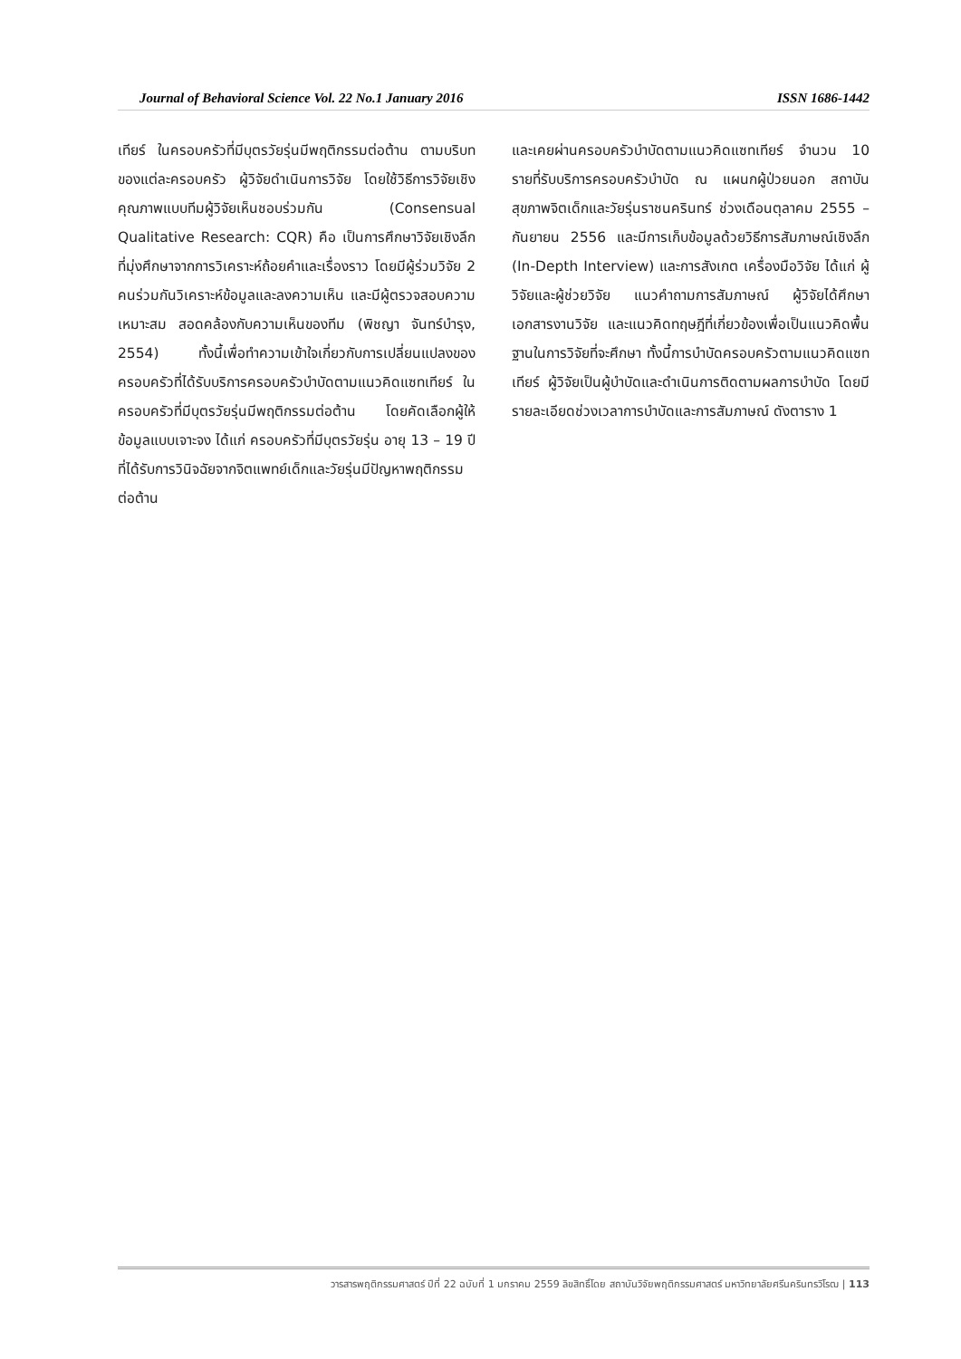Journal of Behavioral Science Vol. 22 No.1 January 2016 ISSN 1686-1442
เทียร์ ในครอบครัวที่มีบุตรวัยรุ่นมีพฤติกรรมต่อต้าน ตามบริบทของแต่ละครอบครัว ผู้วิจัยดำเนินการวิจัย โดยใช้วิธีการวิจัยเชิงคุณภาพแบบทีมผู้วิจัยเห็นชอบร่วมกัน (Consensual Qualitative Research: CQR) คือ เป็นการศึกษาวิจัยเชิงลึก ที่มุ่งศึกษาจากการวิเคราะห์ถ้อยคำและเรื่องราว โดยมีผู้ร่วมวิจัย 2 คนร่วมกันวิเคราะห์ข้อมูลและลงความเห็น และมีผู้ตรวจสอบความเหมาะสม สอดคล้องกับความเห็นของทีม (พิชญา จันทร์บำรุง, 2554) ทั้งนี้เพื่อทำความเข้าใจเกี่ยวกับการเปลี่ยนแปลงของครอบครัวที่ได้รับบริการครอบครัวบำบัดตามแนวคิดแซทเทียร์ ในครอบครัวที่มีบุตรวัยรุ่นมีพฤติกรรมต่อต้าน โดยคัดเลือกผู้ให้ข้อมูลแบบเจาะจง ได้แก่ ครอบครัวที่มีบุตรวัยรุ่น อายุ 13 – 19 ปี ที่ได้รับการวินิจฉัยจากจิตแพทย์เด็กและวัยรุ่นมีปัญหาพฤติกรรมต่อต้าน
และเคยผ่านครอบครัวบำบัดตามแนวคิดแซทเทียร์ จำนวน 10 รายที่รับบริการครอบครัวบำบัด ณ แผนกผู้ป่วยนอก สถาบันสุขภาพจิตเด็กและวัยรุ่นราชนครินทร์ ช่วงเดือนตุลาคม 2555 – กันยายน 2556 และมีการเก็บข้อมูลด้วยวิธีการสัมภาษณ์เชิงลึก (In-Depth Interview) และการสังเกต เครื่องมือวิจัย ได้แก่ ผู้วิจัยและผู้ช่วยวิจัย แนวคำถามการสัมภาษณ์ ผู้วิจัยได้ศึกษาเอกสารงานวิจัย และแนวคิดทฤษฎีที่เกี่ยวข้องเพื่อเป็นแนวคิดพื้นฐานในการวิจัยที่จะศึกษา ทั้งนี้การบำบัดครอบครัวตามแนวคิดแซทเทียร์ ผู้วิจัยเป็นผู้บำบัดและดำเนินการติดตามผลการบำบัด โดยมีรายละเอียดช่วงเวลาการบำบัดและการสัมภาษณ์ ดังตาราง 1
วารสารพฤติกรรมศาสตร์ ปีที่ 22 ฉบับที่ 1 มกราคม 2559 ลิขสิทธิ์โดย สถาบันวิจัยพฤติกรรมศาสตร์ มหาวิทยาลัยศรีนครินทรวิโรฒ | 113